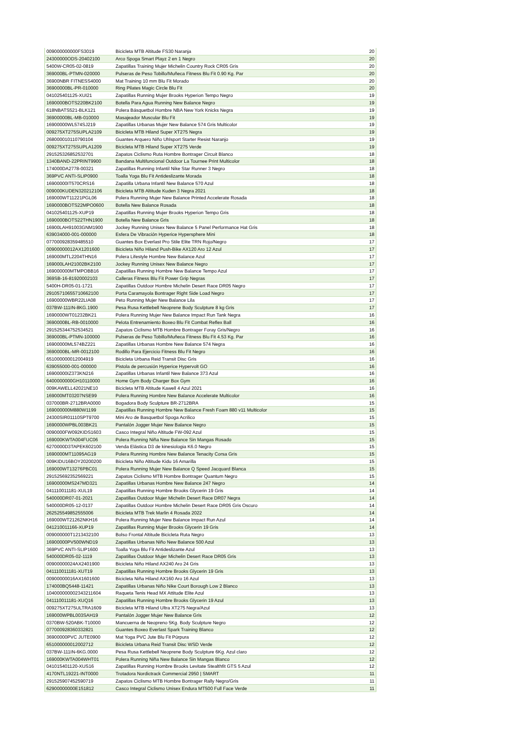| 009000000000FS3019 | Bicicleta MTB Altitude FS30 Naranja | 20 |
| 24300000ODS-20402100 | Arco Spoga Smart Playz 2 en 1 Negro | 20 |
| 5400W-CR05-02-0819 | Zapatillas Training Mujer Michelin Country Rock CR05 Gris | 20 |
| 369000BL-PTMN-020000 | Pulseras de Peso Tobillo/Muñeca Fitness Blu Fit 0.90 Kg. Par | 20 |
| 36900NBR FITNESS4000 | Mat Training 10 mm Blu Fit Morado | 20 |
| 36900000BL-PR-010000 | Ring Pilates Magic Circle Blu Fit | 20 |
| 041025401125-XUI21 | Zapatillas Running Mujer Brooks Hyperion Tempo Negro | 19 |
| 1690000BOTS220BK2100 | Botella Para Agua Running New Balance Negro | 19 |
| 618NBATS521-BLK121 | Polera Básquetbol Hombre NBA New York Knicks Negra | 19 |
| 36900000BL-MB-010000 | Masajeador Muscular Blu Fit | 19 |
| 16900000WL574SJ219 | Zapatillas Urbanas Mujer New Balance 574 Gris Multicolor | 19 |
| 009275XT275SUPLA2109 | Bicicleta MTB Hiland Super XT275 Negra | 19 |
| 268000010110790104 | Guantes Arquero Niño Uhlsport Starter Resist Naranjo | 19 |
| 009275XT275SUPLA1209 | Bicicleta MTB Hiland Super XT275 Verde | 19 |
| 291525326852532701 | Zapatos Ciclismo Ruta Hombre Bontrager Circuit Blanco | 18 |
| 1340BAND-22PRINT9900 | Bandana Multifuncional Outdoor La Tournee Print Multicolor | 18 |
| 174000DA2778-00321 | Zapatillas Running Infantil Nike Star Runner 3 Negro | 18 |
| 369PVC ANTI-SLIP0900 | Toalla Yoga Blu Fit Antideslizante Morada | 18 |
| 16900000IT570CRS16 | Zapatilla Urbana Infantil New Balance 570 Azul | 18 |
| 009000KUDEN320212106 | Bicicleta MTB Altitude Kuden 3 Negra 2021 | 18 |
| 169000WT11221PGL06 | Polera Running Mujer New Balance Printed Accelerate Rosada | 18 |
| 1690000BOTS22MPO0600 | Botella New Balance Rosada | 18 |
| 041025401125-XUP19 | Zapatillas Running Mujer Brooks Hyperion Tempo Gris | 18 |
| 1690000BOTS22THN1900 | Botella New Balance Gris | 18 |
| 16900LAH91003GNM1900 | Jockey Running Unisex New Balance 5 Panel Performance Hat Gris | 18 |
| 639034000-001-000000 | Esfera De Vibración Hyperice Hypersphere Mini | 18 |
| 077000928359485510 | Guantes Box Everlast Pro Stile Elite TRN Rojo/Negro | 17 |
| 00900000012AX1201600 | Bicicleta Niño Hiland Push-Bike AX120 Aro 12 Azul | 17 |
| 169000MTL2204THN16 | Polera Lifestyle Hombre New Balance Azul | 17 |
| 169000LAH21002BK2100 | Jockey Running Unisex New Balance Negro | 17 |
| 169000000MTMPOBB16 | Zapatillas Running Hombre New Balance Tempo Azul | 17 |
| 369SB-16-81920002103 | Calleras Fitness Blu Fit Power Grip Negras | 17 |
| 5400H-DR05-01-1721 | Zapatillas Outdoor Hombre Michelin Desert Race DR05 Negro | 17 |
| 291057106557106621​00 | Porta Caramayola Bontrager Right Side Load Negro | 17 |
| 16900000WBR22LIA08 | Peto Running Mujer New Balance Lila | 17 |
| 037BW-111IN-8KG.1900 | Pesa Rusa Kettlebell Neoprene Body Sculpture 8 kg Gris | 17 |
| 1690000WT01232BK21 | Polera Running Mujer New Balance Impact Run Tank Negra | 16 |
| 3690000BL-RB-0010000 | Pelota Entrenamiento Boxeo Blu Fit Combat Reflex Ball | 16 |
| 291525344752534521 | Zapatos Ciclismo MTB Hombre Bontrager Foray Gris/Negro | 16 |
| 369000BL-PTMN-100000 | Pulseras de Peso Tobillo/Muñeca Fitness Blu Fit 4.53 Kg. Par | 16 |
| 16900000ML574BZ221 | Zapatillas Urbanas Hombre New Balance 574 Negra | 16 |
| 3690000BL-MR-0012100 | Rodillo Para Ejercicio Fitness Blu Fit Negro | 16 |
| 651000000012004919 | Bicicleta Urbana Reid Transit Disc Gris | 16 |
| 639055000-001-000000 | Pistola de percusión Hyperice Hypervolt GO | 16 |
| 16900000IZ373KN216 | Zapatillas Urbanas Infantil New Balance 373 Azul | 16 |
| 6400000000GH10110000 | Home Gym Body Charger Box Gym | 16 |
| 009KAWELL42021NE10 | Bicicleta MTB Altitude Kawell 4 Azul 2021 | 16 |
| 169000MT03207NSE99 | Polera Running Hombre New Balance Accelerate Multicolor | 16 |
| 037000BR-2712BRA0000 | Bogadora Body Sculpture BR-2712BRA | 15 |
| 169000000M880W1199 | Zapatillas Running Hombre New Balance Fresh Foam 880 v11 Multicolor | 15 |
| 24300SIR01110SPT9700 | Mini Aro de Basquetbol Spoga Acrilico | 15 |
| 1690000WPBL003BK21 | Pantalón Jogger Mujer New Balance Negro | 15 |
| 0090000FW092KIDS1603 | Casco Integral Niño Altitude FW-092 Azul | 15 |
| 169000KWTA004FUC06 | Polera Running Niña New Balance Sin Mangas Rosado | 15 |
| 6270000D3TAPEK602100 | Venda Elástica D3 de kinesiologia K6.0 Negro | 15 |
| 1690000MT11095AG19 | Polera Running Hombre New Balance Tenacity Corsa Gris | 15 |
| 009KIDU16BOY20200200 | Bicicleta Niño Altitude Kidu 16 Amarilla | 15 |
| 169000WT13276PBC01 | Polera Running Mujer New Balance Q Speed Jacquard Blanca | 15 |
| 291525692352569221 | Zapatos Ciclismo MTB Hombre Bontrager Quantum Negro | 15 |
| 16900000MS247MD321 | Zapatillas Urbanas Hombre New Balance 247 Negro | 14 |
| 041110011181-XUL19 | Zapatillas Running Hombre Brooks Glycerin 19 Gris | 14 |
| 540000DR07-01-2021 | Zapatillas Outdoor Mujer Michelin Desert Race DR07 Negra | 14 |
| 540000DR05-12-0137 | Zapatillas Outdoor Hombre Michelin Desert Race DR05 Gris Oscuro | 14 |
| 262525549852555006 | Bicicleta MTB Trek Marlin 4 Rosada 2022 | 14 |
| 169000WT21262NKH16 | Polera Running Mujer New Balance Impact Run Azul | 14 |
| 041210011166-XUP19 | Zapatillas Running Mujer Brooks Glycerin 19 Gris | 14 |
| 009000000T1213432100 | Bolso Frontal Altitude Bicicleta Ruta Negro | 13 |
| 16900000PV500WND19 | Zapatillas Urbanas Niño New Balance 500 Azul | 13 |
| 369PVC ANTI-SLIP1600 | Toalla Yoga Blu Fit Antideslizante Azul | 13 |
| 540000DR05-02-1119 | Zapatillas Outdoor Mujer Michelin Desert Race DR05 Gris | 13 |
| 00900000024AX2401900 | Bicicleta Niño Hiland AX240 Aro 24 Gris | 13 |
| 041110011181-XUT19 | Zapatillas Running Hombre Brooks Glycerin 19 Gris | 13 |
| 00900000016AX1601600 | Bicicleta Niña Hiland AX160 Aro 16 Azul | 13 |
| 174000BQ5448-11421 | Zapatillas Urbanas Niño Nike Court Borough Low 2 Blanco | 13 |
| 104000000002343211604 | Raqueta Tenis Head MX Attitude Elite Azul | 13 |
| 041110011181-XUQ16 | Zapatillas Running Hombre Brooks Glycerin 19 Azul | 13 |
| 009275XT275ULTRA1609 | Bicicleta MTB Hiland Ultra XT275 Negra/Azul | 13 |
| 169000WPBL003SAH19 | Pantalón Jogger Mujer New Balance Gris | 12 |
| 0370BW-520ABK-T10000 | Mancuerna de Neopreno 5Kg. Body Sculpture Negro | 12 |
| 077000928360332821 | Guantes Boxeo Everlast Spark Training Blanco | 12 |
| 36900000PVC JUTE0900 | Mat Yoga PVC Jute Blu Fit Púrpura | 12 |
| 651000000012002712 | Bicicleta Urbana Reid Transit Disc WSD Verde | 12 |
| 037BW-111IN-6KG.0000 | Pesa Rusa Kettlebell Neoprene Body Sculpture 6Kg. Azul claro | 12 |
| 169000KWTA004WHT01 | Polera Running Niña New Balance Sin Mangas Blanco | 12 |
| 041015401120-XUS16 | Zapatillas Running Hombre Brooks Levitate Stealthfit GTS 5 Azul | 12 |
| 4170NTL19221-INT0000 | Trotadora Nordictrack Commercial 2950 / SMART | 11 |
| 291525907452590719 | Zapatos Ciclismo MTB Hombre Bontrager Rally Negro/Gris | 11 |
| 62900000000E151812 | Casco Integral Ciclismo Unisex Endura MT500 Full Face Verde | 11 |